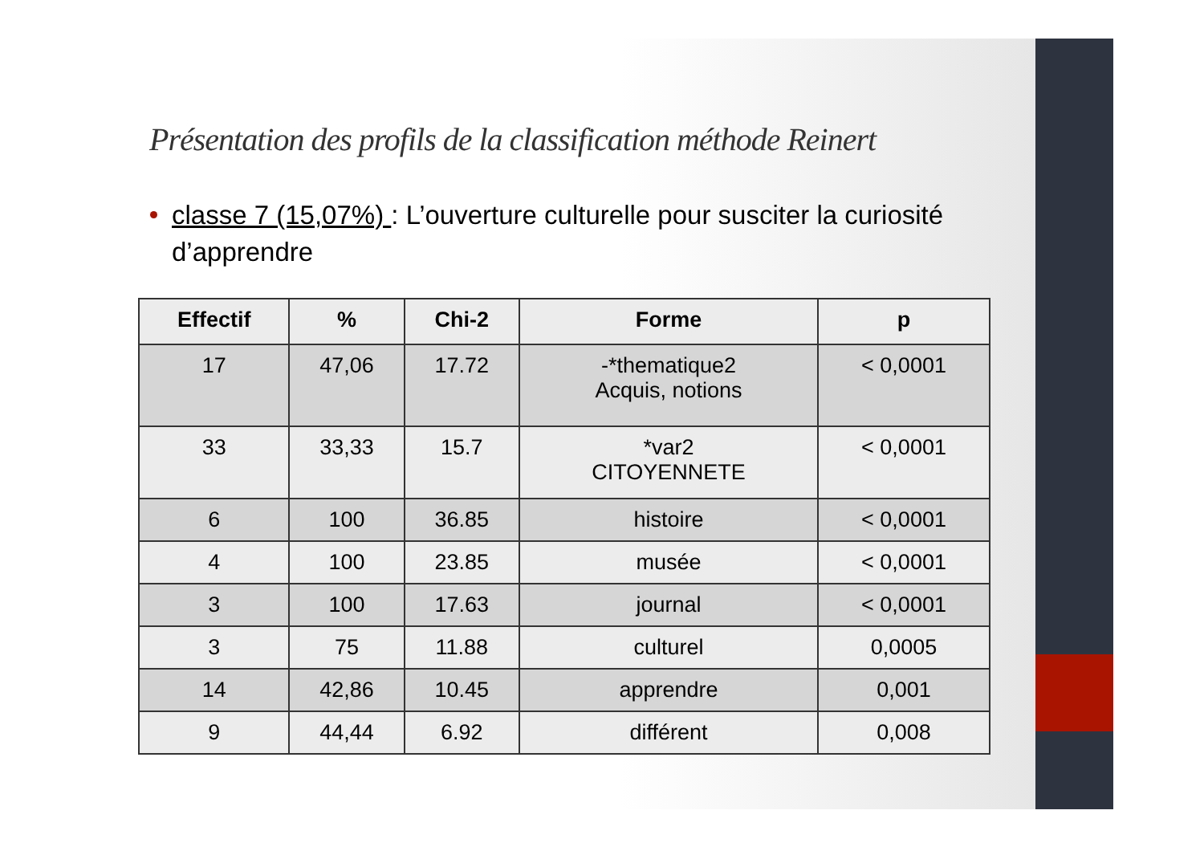Présentation des profils de la classification méthode Reinert
classe 7 (15,07%) : L’ouverture culturelle pour susciter la curiosité d’apprendre
| Effectif | % | Chi-2 | Forme | p |
| --- | --- | --- | --- | --- |
| 17 | 47,06 | 17.72 | -*thematique2 Acquis, notions | < 0,0001 |
| 33 | 33,33 | 15.7 | *var2 CITOYENNETE | < 0,0001 |
| 6 | 100 | 36.85 | histoire | < 0,0001 |
| 4 | 100 | 23.85 | musée | < 0,0001 |
| 3 | 100 | 17.63 | journal | < 0,0001 |
| 3 | 75 | 11.88 | culturel | 0,0005 |
| 14 | 42,86 | 10.45 | apprendre | 0,001 |
| 9 | 44,44 | 6.92 | différent | 0,008 |